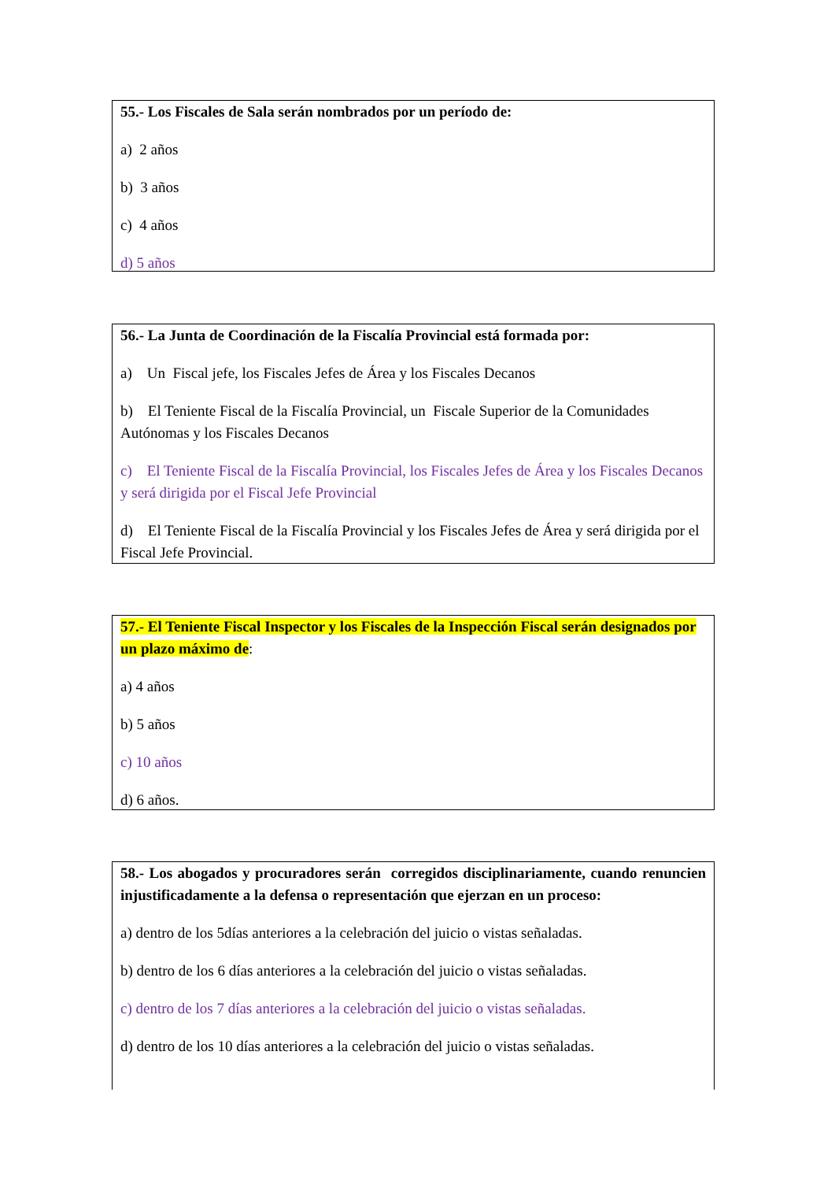55.- Los Fiscales de Sala serán nombrados por un período de:
a) 2 años
b) 3 años
c) 4 años
d) 5 años
56.- La Junta de Coordinación de la Fiscalía Provincial está formada por:
a) Un Fiscal jefe, los Fiscales Jefes de Área y los Fiscales Decanos
b) El Teniente Fiscal de la Fiscalía Provincial, un Fiscale Superior de la Comunidades Autónomas y los Fiscales Decanos
c) El Teniente Fiscal de la Fiscalía Provincial, los Fiscales Jefes de Área y los Fiscales Decanos y será dirigida por el Fiscal Jefe Provincial
d) El Teniente Fiscal de la Fiscalía Provincial y los Fiscales Jefes de Área y será dirigida por el Fiscal Jefe Provincial.
57.- El Teniente Fiscal Inspector y los Fiscales de la Inspección Fiscal serán designados por un plazo máximo de:
a) 4 años
b) 5 años
c) 10 años
d) 6 años.
58.- Los abogados y procuradores serán corregidos disciplinariamente, cuando renuncien injustificadamente a la defensa o representación que ejerzan en un proceso:
a) dentro de los 5días anteriores a la celebración del juicio o vistas señaladas.
b) dentro de los 6 días anteriores a la celebración del juicio o vistas señaladas.
c) dentro de los 7 días anteriores a la celebración del juicio o vistas señaladas.
d) dentro de los 10 días anteriores a la celebración del juicio o vistas señaladas.